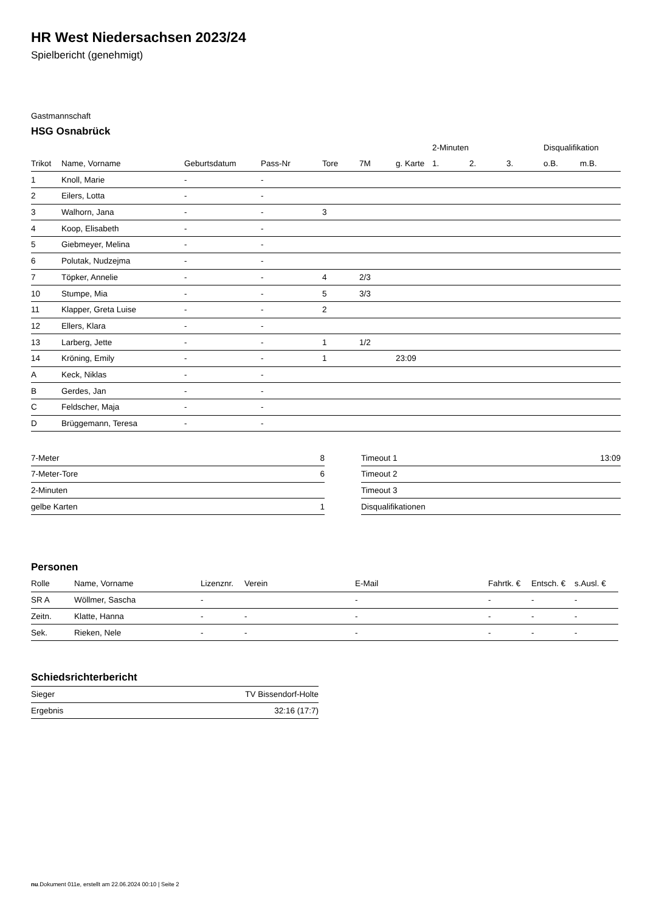HR West Niedersachsen 2023/24
Spielbericht (genehmigt)
Gastmannschaft
HSG Osnabrück
| | | | | | | | 2-Minuten | | | Disqualifikation | |
| Trikot | Name, Vorname | Geburtsdatum | Pass-Nr | Tore | 7M | g. Karte | 1. | 2. | 3. | o.B. | m.B. |
| 1 | Knoll, Marie | - | - | | | | | | | | |
| 2 | Eilers, Lotta | - | - | | | | | | | | |
| 3 | Walhorn, Jana | - | - | 3 | | | | | | | |
| 4 | Koop, Elisabeth | - | - | | | | | | | | |
| 5 | Giebmeyer, Melina | - | - | | | | | | | | |
| 6 | Polutak, Nudzejma | - | - | | | | | | | | |
| 7 | Töpker, Annelie | - | - | 4 | 2/3 | | | | | | |
| 10 | Stumpe, Mia | - | - | 5 | 3/3 | | | | | | |
| 11 | Klapper, Greta Luise | - | - | 2 | | | | | | | |
| 12 | Ellers, Klara | - | - | | | | | | | | |
| 13 | Larberg, Jette | - | - | 1 | 1/2 | | | | | | |
| 14 | Kröning, Emily | - | - | 1 | | 23:09 | | | | | |
| A | Keck, Niklas | - | - | | | | | | | | |
| B | Gerdes, Jan | - | - | | | | | | | | |
| C | Feldscher, Maja | - | - | | | | | | | | |
| D | Brüggemann, Teresa | - | - | | | | | | | | |
| 7-Meter | 8 |
| 7-Meter-Tore | 6 |
| 2-Minuten | |
| gelbe Karten | 1 |
| Timeout 1 | 13:09 |
| Timeout 2 | |
| Timeout 3 | |
| Disqualifikationen | |
Personen
| Rolle | Name, Vorname | Lizenznr. | Verein | E-Mail | Fahrtk. € | Entsch. € | s.Ausl. € |
| --- | --- | --- | --- | --- | --- | --- | --- |
| SR A | Wöllmer, Sascha | - | | - | - | - | - |
| Zeitn. | Klatte, Hanna | - | - | - | - | - | - |
| Sek. | Rieken, Nele | - | - | - | - | - | - |
Schiedsrichterbericht
| Sieger | TV Bissendorf-Holte |
| Ergebnis | 32:16 (17:7) |
nu.Dokument 011e, erstellt am 22.06.2024 00:10 | Seite 2